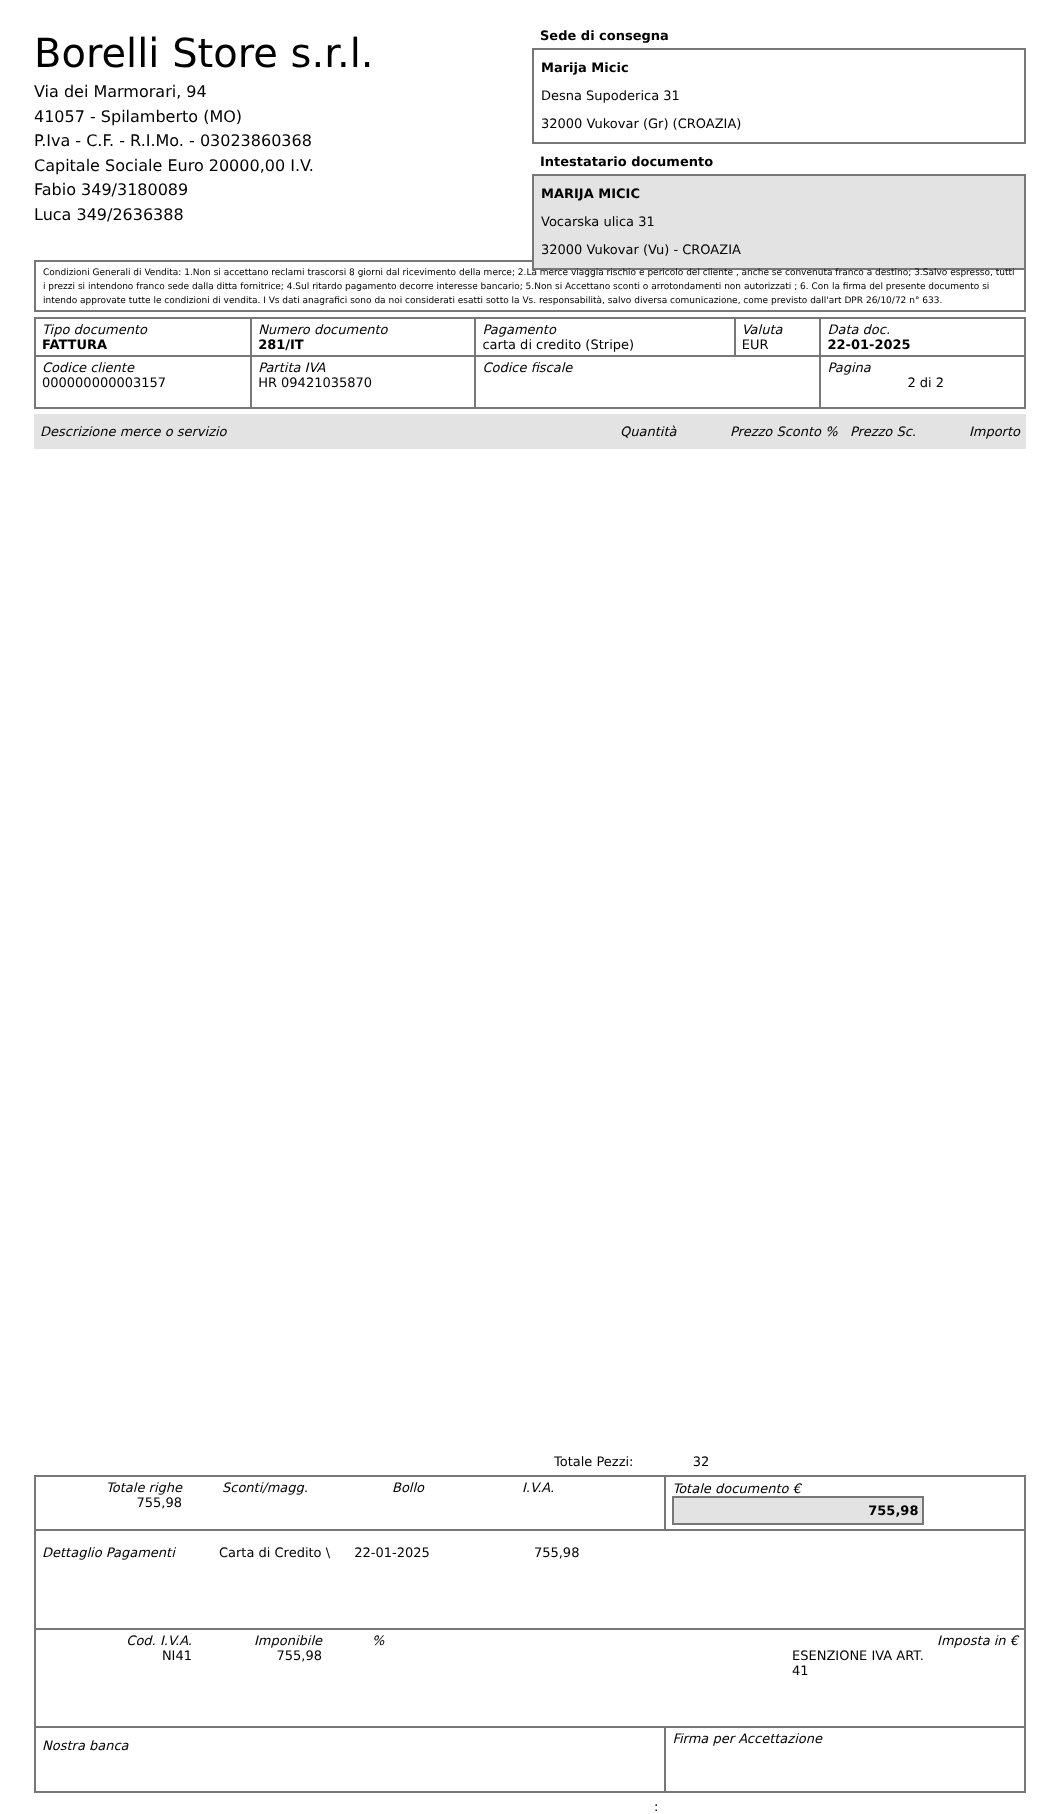Borelli Store s.r.l.
Via dei Marmorari, 94
41057 - Spilamberto (MO)
P.Iva - C.F. - R.I.Mo. - 03023860368
Capitale Sociale Euro 20000,00 I.V.
Fabio 349/3180089
Luca 349/2636388
Sede di consegna
Marija Micic
Desna Supoderica 31
32000 Vukovar (Gr) (CROAZIA)
Intestatario documento
MARIJA MICIC
Vocarska ulica 31
32000 Vukovar (Vu) - CROAZIA
Condizioni Generali di Vendita: 1.Non si accettano reclami trascorsi 8 giorni dal ricevimento della merce; 2.La merce viaggia rischio e pericolo del cliente , anche se convenuta franco a destino; 3.Salvo espresso, tutti i prezzi si intendono franco sede dalla ditta fornitrice; 4.Sul ritardo pagamento decorre interesse bancario; 5.Non si Accettano sconti o arrotondamenti non autorizzati ; 6. Con la firma del presente documento si intendo approvate tutte le condizioni di vendita. I Vs dati anagrafici sono da noi considerati esatti sotto la Vs. responsabilità, salvo diversa comunicazione, come previsto dall'art DPR 26/10/72 n° 633.
| Tipo documento FATTURA | Numero documento 281/IT | Pagamento carta di credito (Stripe) | Valuta EUR | Data doc. 22-01-2025 |
| Codice cliente 000000000003157 | Partita IVA HR 09421035870 | Codice fiscale | | Pagina 2 di 2 |
Descrizione merce o servizio Quantità Prezzo Sconto % Prezzo Sc. Importo
Totale Pezzi: 32
| Totale righe 755,98 Sconti/magg. Bollo I.V.A. | Totale documento € 755,98 |
| Dettaglio Pagamenti Carta di Credito \ 22-01-2025 755,98 | |
| Cod. I.V.A. NI41 Imponibile 755,98 % ESENZIONE IVA ART. 41 Imposta in € | |
| Nostra banca | Firma per Accettazione |
: